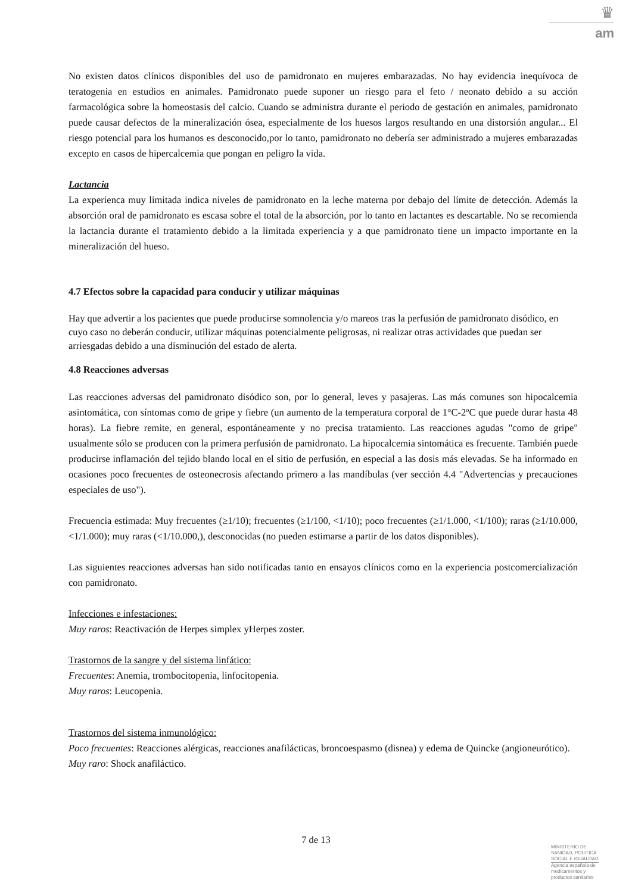♛
am
No existen datos clínicos disponibles del uso de pamidronato en mujeres embarazadas. No hay evidencia inequívoca de teratogenia en estudios en animales. Pamidronato puede suponer un riesgo para el feto / neonato debido a su acción farmacológica sobre la homeostasis del calcio. Cuando se administra durante el periodo de gestación en animales, pamidronato puede causar defectos de la mineralización ósea, especialmente de los huesos largos resultando en una distorsión angular... El riesgo potencial para los humanos es desconocido,por lo tanto, pamidronato no debería ser administrado a mujeres embarazadas excepto en casos de hipercalcemia que pongan en peligro la vida.
Lactancia
La experienca muy limitada indica niveles de pamidronato en la leche materna por debajo del límite de detección. Además la absorción oral de pamidronato es escasa sobre el total de la absorción, por lo tanto en lactantes es descartable. No se recomienda la lactancia durante el tratamiento debido a la limitada experiencia y a que pamidronato tiene un impacto importante en la mineralización del hueso.
4.7 Efectos sobre la capacidad para conducir y utilizar máquinas
Hay que advertir a los pacientes que puede producirse somnolencia y/o mareos tras la perfusión de pamidronato disódico, en cuyo caso no deberán conducir, utilizar máquinas potencialmente peligrosas, ni realizar otras actividades que puedan ser arriesgadas debido a una disminución del estado de alerta.
4.8 Reacciones adversas
Las reacciones adversas del pamidronato disódico son, por lo general, leves y pasajeras. Las más comunes son hipocalcemia asintomática, con síntomas como de gripe y fiebre (un aumento de la temperatura corporal de 1°C-2ºC que puede durar hasta 48 horas). La fiebre remite, en general, espontáneamente y no precisa tratamiento. Las reacciones agudas "como de gripe" usualmente sólo se producen con la primera perfusión de pamidronato. La hipocalcemia sintomática es frecuente. También puede producirse inflamación del tejido blando local en el sitio de perfusión, en especial a las dosis más elevadas. Se ha informado en ocasiones poco frecuentes de osteonecrosis afectando primero a las mandíbulas (ver sección 4.4 "Advertencias y precauciones especiales de uso").
Frecuencia estimada: Muy frecuentes (≥1/10); frecuentes (≥1/100, <1/10); poco frecuentes (≥1/1.000, <1/100); raras (≥1/10.000, <1/1.000); muy raras (<1/10.000,), desconocidas (no pueden estimarse a partir de los datos disponibles).
Las siguientes reacciones adversas han sido notificadas tanto en ensayos clínicos como en la experiencia postcomercialización con pamidronato.
Infecciones e infestaciones:
Muy raros: Reactivación de Herpes simplex yHerpes zoster.
Trastornos de la sangre y del sistema linfático:
Frecuentes: Anemia, trombocitopenia, linfocitopenia.
Muy raros: Leucopenia.
Trastornos del sistema inmunológico:
Poco frecuentes: Reacciones alérgicas, reacciones anafilácticas, broncoespasmo (disnea) y edema de Quincke (angioneurótico).
Muy raro: Shock anafiláctico.
7 de 13
MINISTERIO DE
SANIDAD, POLITICA
SOCIAL E IGUALDAD
Agencia española de
medicamentos y
productos sanitarios